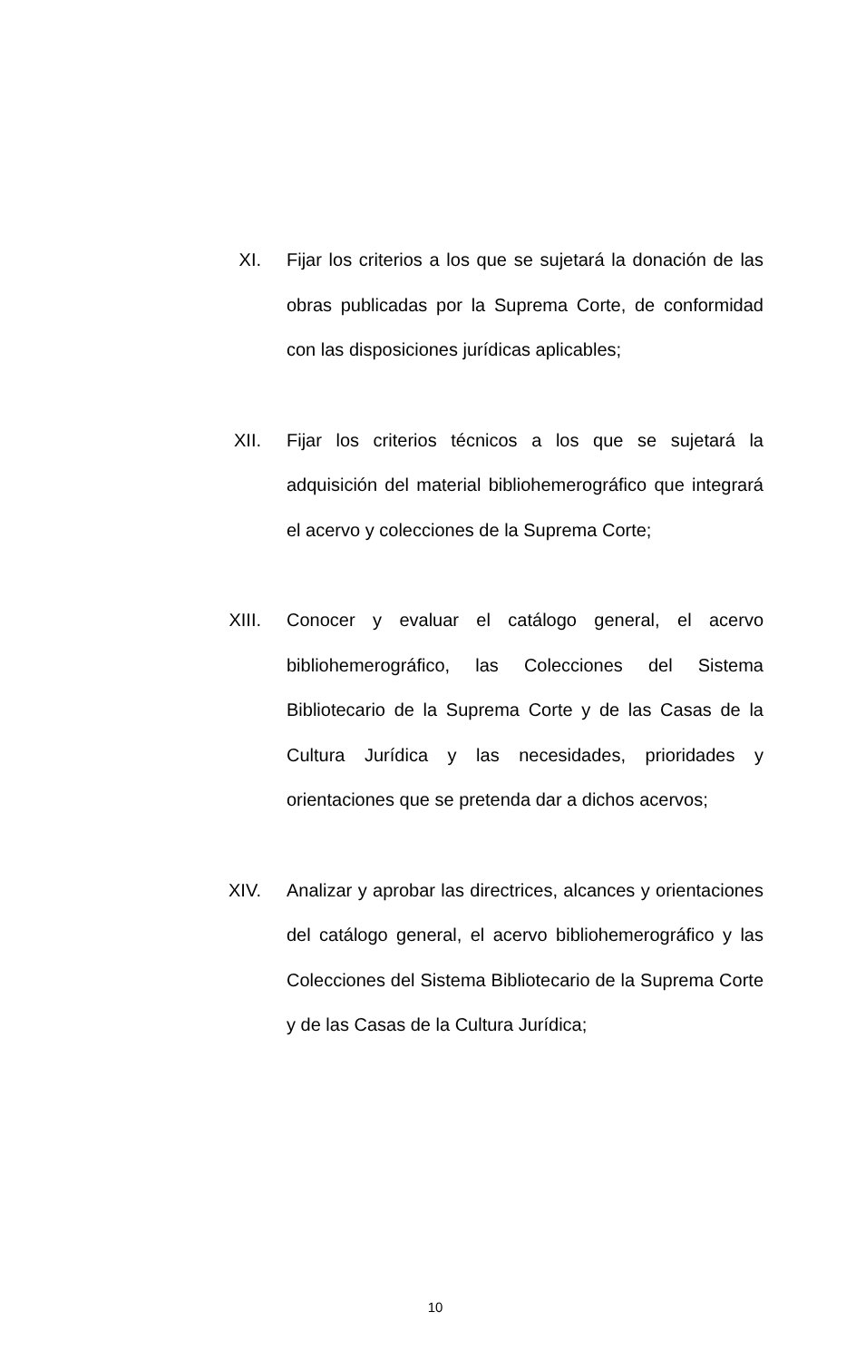XI. Fijar los criterios a los que se sujetará la donación de las obras publicadas por la Suprema Corte, de conformidad con las disposiciones jurídicas aplicables;
XII. Fijar los criterios técnicos a los que se sujetará la adquisición del material bibliohemerográfico que integrará el acervo y colecciones de la Suprema Corte;
XIII. Conocer y evaluar el catálogo general, el acervo bibliohemerográfico, las Colecciones del Sistema Bibliotecario de la Suprema Corte y de las Casas de la Cultura Jurídica y las necesidades, prioridades y orientaciones que se pretenda dar a dichos acervos;
XIV. Analizar y aprobar las directrices, alcances y orientaciones del catálogo general, el acervo bibliohemerográfico y las Colecciones del Sistema Bibliotecario de la Suprema Corte y de las Casas de la Cultura Jurídica;
10